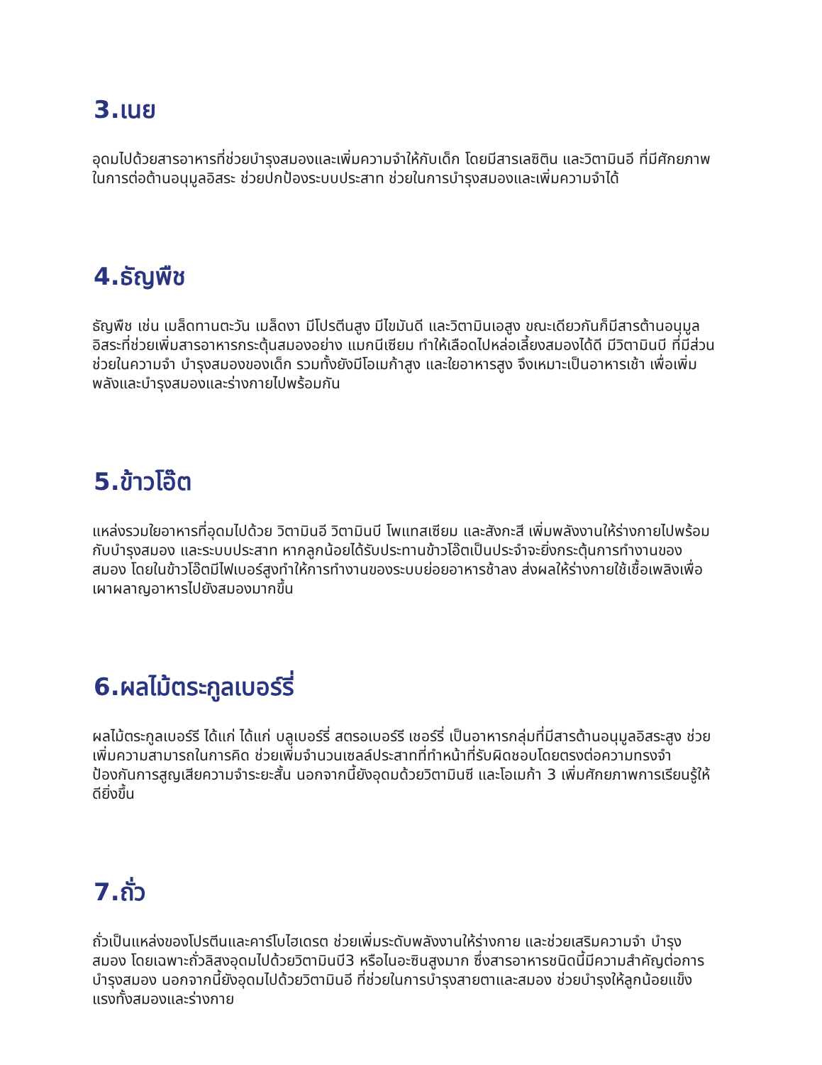3.เนย
อุดมไปด้วยสารอาหารที่ช่วยบำรุงสมองและเพิ่มความจำให้กับเด็ก โดยมีสารเลซิติน และวิตามินอี ที่มีศักยภาพในการต่อต้านอนุมูลอิสระ ช่วยปกป้องระบบประสาท ช่วยในการบำรุงสมองและเพิ่มความจำได้
4.ธัญพืช
ธัญพืช เช่น เมล็ดทานตะวัน เมล็ดงา มีโปรตีนสูง มีไขมันดี และวิตามินเอสูง ขณะเดียวกันก็มีสารต้านอนุมูลอิสระที่ช่วยเพิ่มสารอาหารกระตุ้นสมองอย่าง แมกนีเซียม ทำให้เลือดไปหล่อเลี้ยงสมองได้ดี มีวิตามินบี ที่มีส่วนช่วยในความจำ บำรุงสมองของเด็ก รวมทั้งยังมีโอเมก้าสูง และใยอาหารสูง จึงเหมาะเป็นอาหารเช้า เพื่อเพิ่มพลังและบำรุงสมองและร่างกายไปพร้อมกัน
5.ข้าวโอ๊ต
แหล่งรวมใยอาหารที่อุดมไปด้วย วิตามินอี วิตามินบี โพแทสเซียม และสังกะสี เพิ่มพลังงานให้ร่างกายไปพร้อมกับบำรุงสมอง และระบบประสาท หากลูกน้อยได้รับประทานข้าวโอ๊ตเป็นประจำจะยิ่งกระตุ้นการทำงานของสมอง โดยในข้าวโอ๊ตมีไฟเบอร์สูงทำให้การทำงานของระบบย่อยอาหารช้าลง ส่งผลให้ร่างกายใช้เชื้อเพลิงเพื่อเผาผลาญอาหารไปยังสมองมากขึ้น
6.ผลไม้ตระกูลเบอร์รี่
ผลไม้ตระกูลเบอร์รี ได้แก่ ได้แก่ บลูเบอร์รี่ สตรอเบอร์รี เชอร์รี่ เป็นอาหารกลุ่มที่มีสารต้านอนุมูลอิสระสูง ช่วยเพิ่มความสามารถในการคิด ช่วยเพิ่มจำนวนเซลล์ประสาทที่ทำหน้าที่รับผิดชอบโดยตรงต่อความทรงจำ ป้องกันการสูญเสียความจำระยะสั้น นอกจากนี้ยังอุดมด้วยวิตามินซี และโอเมก้า 3 เพิ่มศักยภาพการเรียนรู้ให้ดียิ่งขึ้น
7.ถั่ว
ถั่วเป็นแหล่งของโปรตีนและคาร์โบไฮเดรต ช่วยเพิ่มระดับพลังงานให้ร่างกาย และช่วยเสริมความจำ บำรุงสมอง โดยเฉพาะถั่วลิสงอุดมไปด้วยวิตามินบี3 หรือไนอะซินสูงมาก ซึ่งสารอาหารชนิดนี้มีความสำคัญต่อการบำรุงสมอง นอกจากนี้ยังอุดมไปด้วยวิตามินอี ที่ช่วยในการบำรุงสายตาและสมอง ช่วยบำรุงให้ลูกน้อยแข็งแรงทั้งสมองและร่างกาย